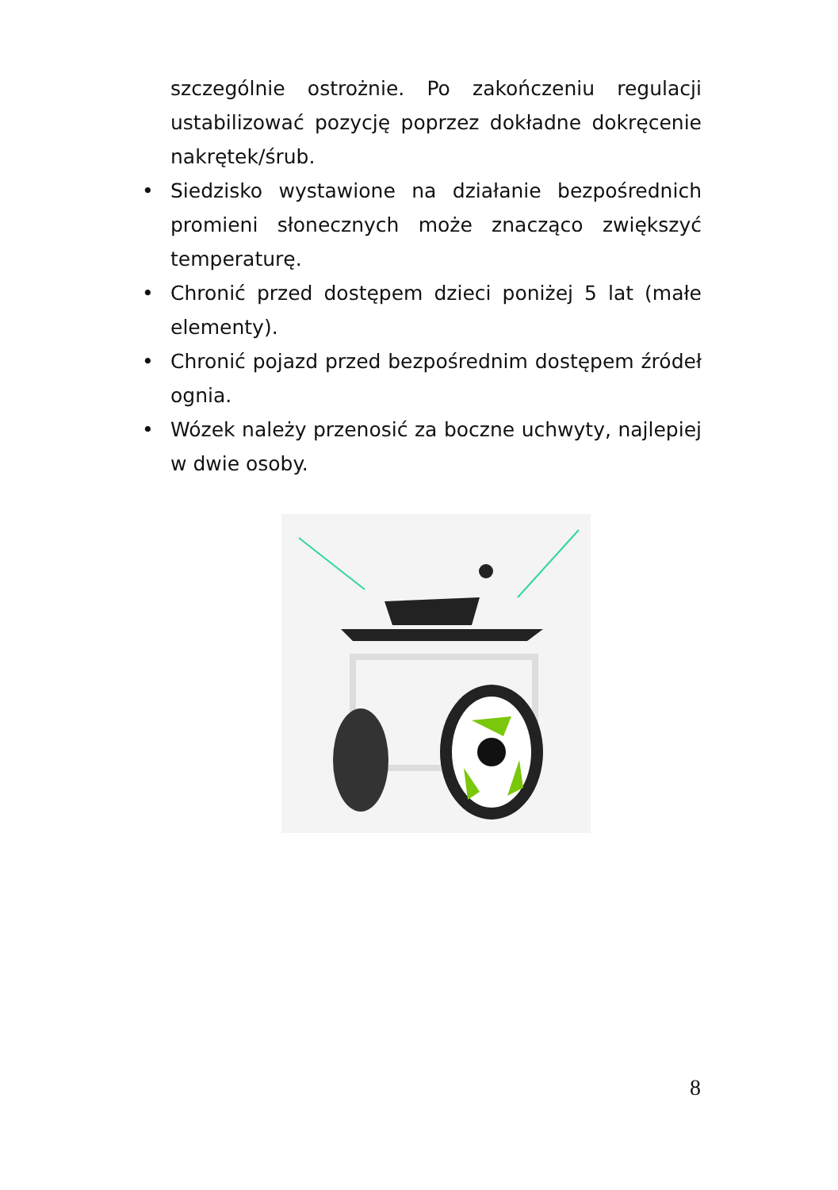szczególnie ostrożnie. Po zakończeniu regulacji ustabilizować pozycję poprzez dokładne dokręcenie nakrętek/śrub.
• Siedzisko wystawione na działanie bezpośrednich promieni słonecznych może znacząco zwiększyć temperaturę.
• Chronić przed dostępem dzieci poniżej 5 lat (małe elementy).
• Chronić pojazd przed bezpośrednim dostępem źródeł ognia.
• Wózek należy przenosić za boczne uchwyty, najlepiej w dwie osoby.
8